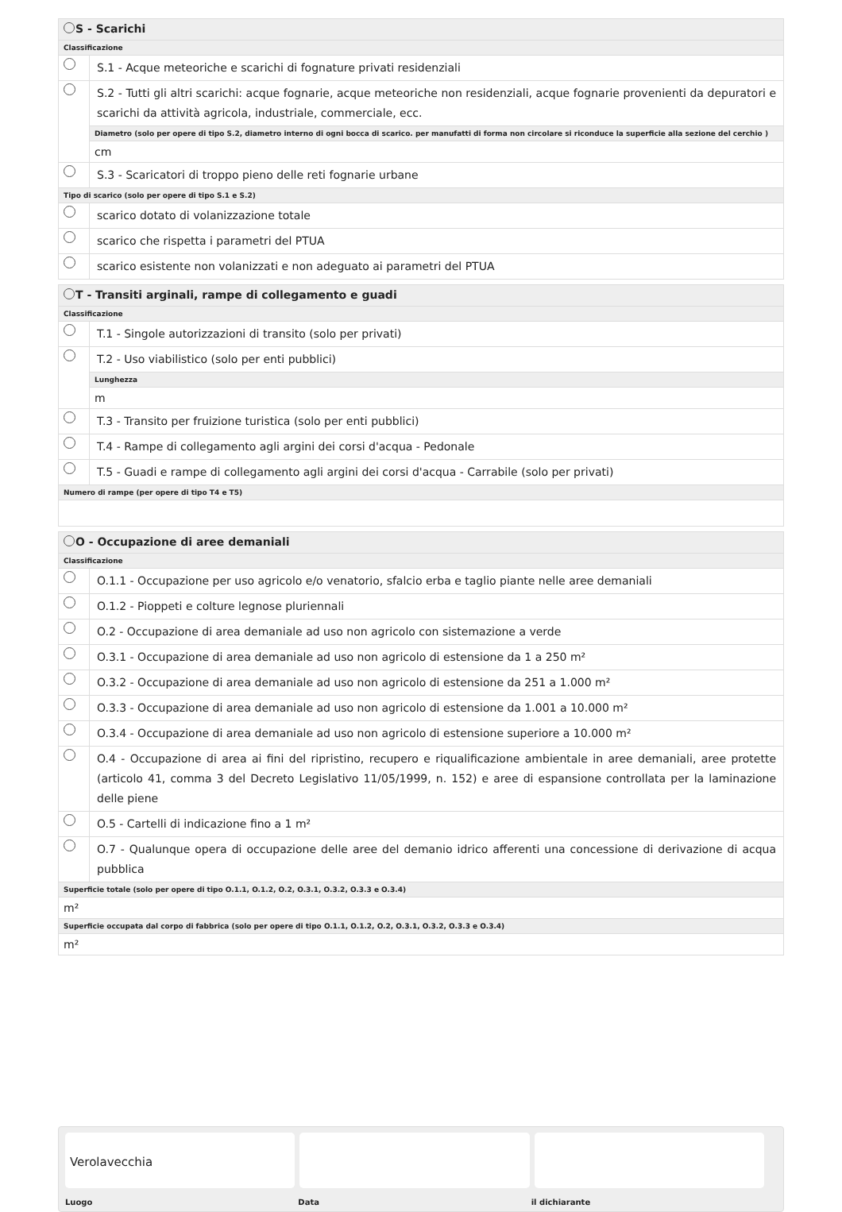S - Scarichi
Classificazione
S.1 - Acque meteoriche e scarichi di fognature privati residenziali
S.2 - Tutti gli altri scarichi: acque fognarie, acque meteoriche non residenziali, acque fognarie provenienti da depuratori e scarichi da attività agricola, industriale, commerciale, ecc.
Diametro (solo per opere di tipo S.2, diametro interno di ogni bocca di scarico. per manufatti di forma non circolare si riconduce la superficie alla sezione del cerchio )
cm
S.3 - Scaricatori di troppo pieno delle reti fognarie urbane
Tipo di scarico (solo per opere di tipo S.1 e S.2)
scarico dotato di volanizzazione totale
scarico che rispetta i parametri del PTUA
scarico esistente non volanizzati e non adeguato ai parametri del PTUA
T - Transiti arginali, rampe di collegamento e guadi
Classificazione
T.1 - Singole autorizzazioni di transito (solo per privati)
T.2 - Uso viabilistico (solo per enti pubblici)
Lunghezza
m
T.3 - Transito per fruizione turistica (solo per enti pubblici)
T.4 - Rampe di collegamento agli argini dei corsi d'acqua - Pedonale
T.5 - Guadi e rampe di collegamento agli argini dei corsi d'acqua - Carrabile (solo per privati)
Numero di rampe (per opere di tipo T4 e T5)
O - Occupazione di aree demaniali
Classificazione
O.1.1 - Occupazione per uso agricolo e/o venatorio, sfalcio erba e taglio piante nelle aree demaniali
O.1.2 - Pioppeti e colture legnose pluriennali
O.2 - Occupazione di area demaniale ad uso non agricolo con sistemazione a verde
O.3.1 - Occupazione di area demaniale ad uso non agricolo di estensione da 1 a 250 m²
O.3.2 - Occupazione di area demaniale ad uso non agricolo di estensione da 251 a 1.000 m²
O.3.3 - Occupazione di area demaniale ad uso non agricolo di estensione da 1.001 a 10.000 m²
O.3.4 - Occupazione di area demaniale ad uso non agricolo di estensione superiore a 10.000 m²
O.4 - Occupazione di area ai fini del ripristino, recupero e riqualificazione ambientale in aree demaniali, aree protette (articolo 41, comma 3 del Decreto Legislativo 11/05/1999, n. 152) e aree di espansione controllata per la laminazione delle piene
O.5 - Cartelli di indicazione fino a 1 m²
O.7 - Qualunque opera di occupazione delle aree del demanio idrico afferenti una concessione di derivazione di acqua pubblica
Superficie totale (solo per opere di tipo O.1.1, O.1.2, O.2, O.3.1, O.3.2, O.3.3 e O.3.4)
m²
Superficie occupata dal corpo di fabbrica (solo per opere di tipo O.1.1, O.1.2, O.2, O.3.1, O.3.2, O.3.3 e O.3.4)
m²
Verolavecchia
Luogo Data il dichiarante